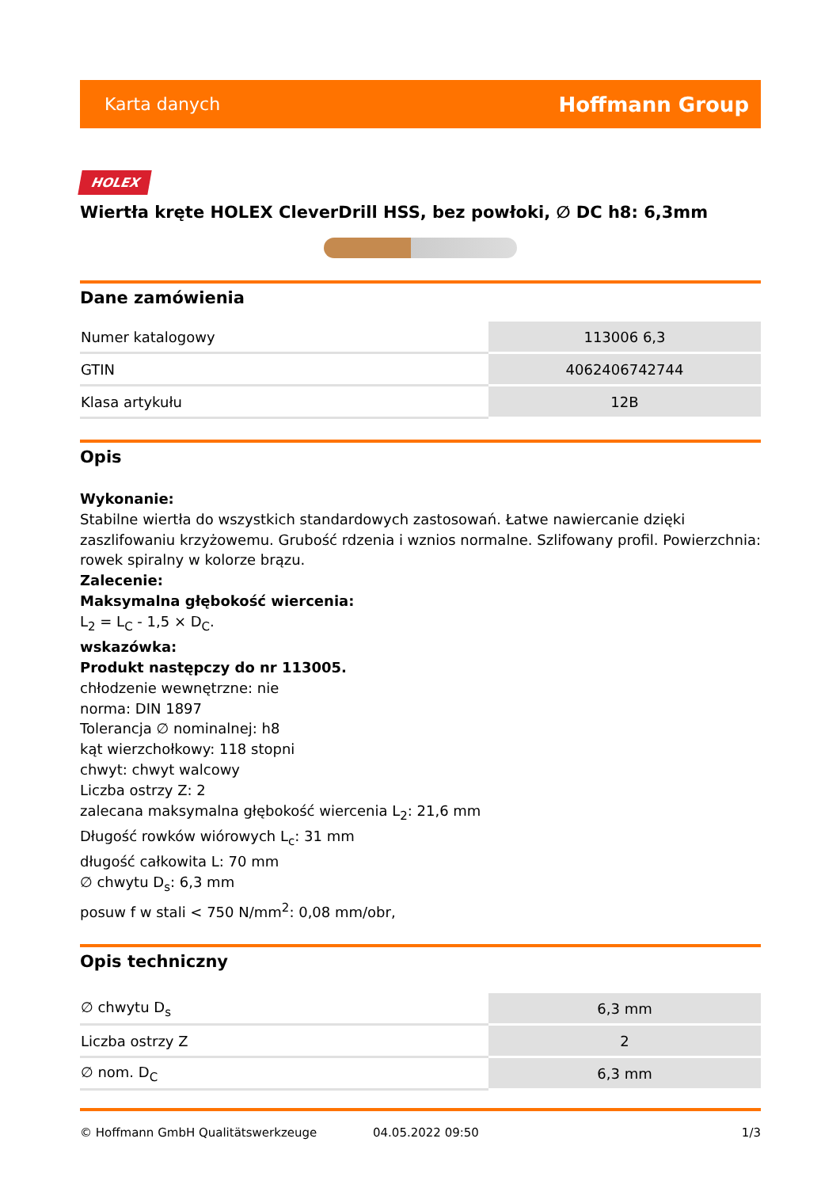Karta danych Hoffmann Group
HOLEX
Wiertła kręte HOLEX CleverDrill HSS, bez powłoki, ∅ DC h8: 6,3mm
Dane zamówienia
| Numer katalogowy | 113006 6,3 |
| GTIN | 4062406742744 |
| Klasa artykułu | 12B |
Opis
Wykonanie:
Stabilne wiertła do wszystkich standardowych zastosowań. Łatwe nawiercanie dzięki zaszlifowaniu krzyżowemu. Grubość rdzenia i wznios normalne. Szlifowany profil. Powierzchnia: rowek spiralny w kolorze brązu.
Zalecenie:
Maksymalna głębokość wiercenia:
L<sub>2</sub> = L<sub>C</sub> - 1,5 × D<sub>C</sub>.
wskazówka:
Produkt następczy do nr 113005.
chłodzenie wewnętrzne: nie
norma: DIN 1897
Tolerancja ∅ nominalnej: h8
kąt wierzchołkowy: 118 stopni
chwyt: chwyt walcowy
Liczba ostrzy Z: 2
zalecana maksymalna głębokość wiercenia L<sub>2</sub>: 21,6 mm
Długość rowków wiórowych L<sub>c</sub>: 31 mm
długość całkowita L: 70 mm
∅ chwytu D<sub>s</sub>: 6,3 mm
posuw f w stali < 750 N/mm<sup>2</sup>: 0,08 mm/obr,
Opis techniczny
| ∅ chwytu D<sub>s</sub> | 6,3 mm |
| Liczba ostrzy Z | 2 |
| ∅ nom. D<sub>C</sub> | 6,3 mm |
© Hoffmann GmbH Qualitätswerkzeuge 04.05.2022 09:50 1/3